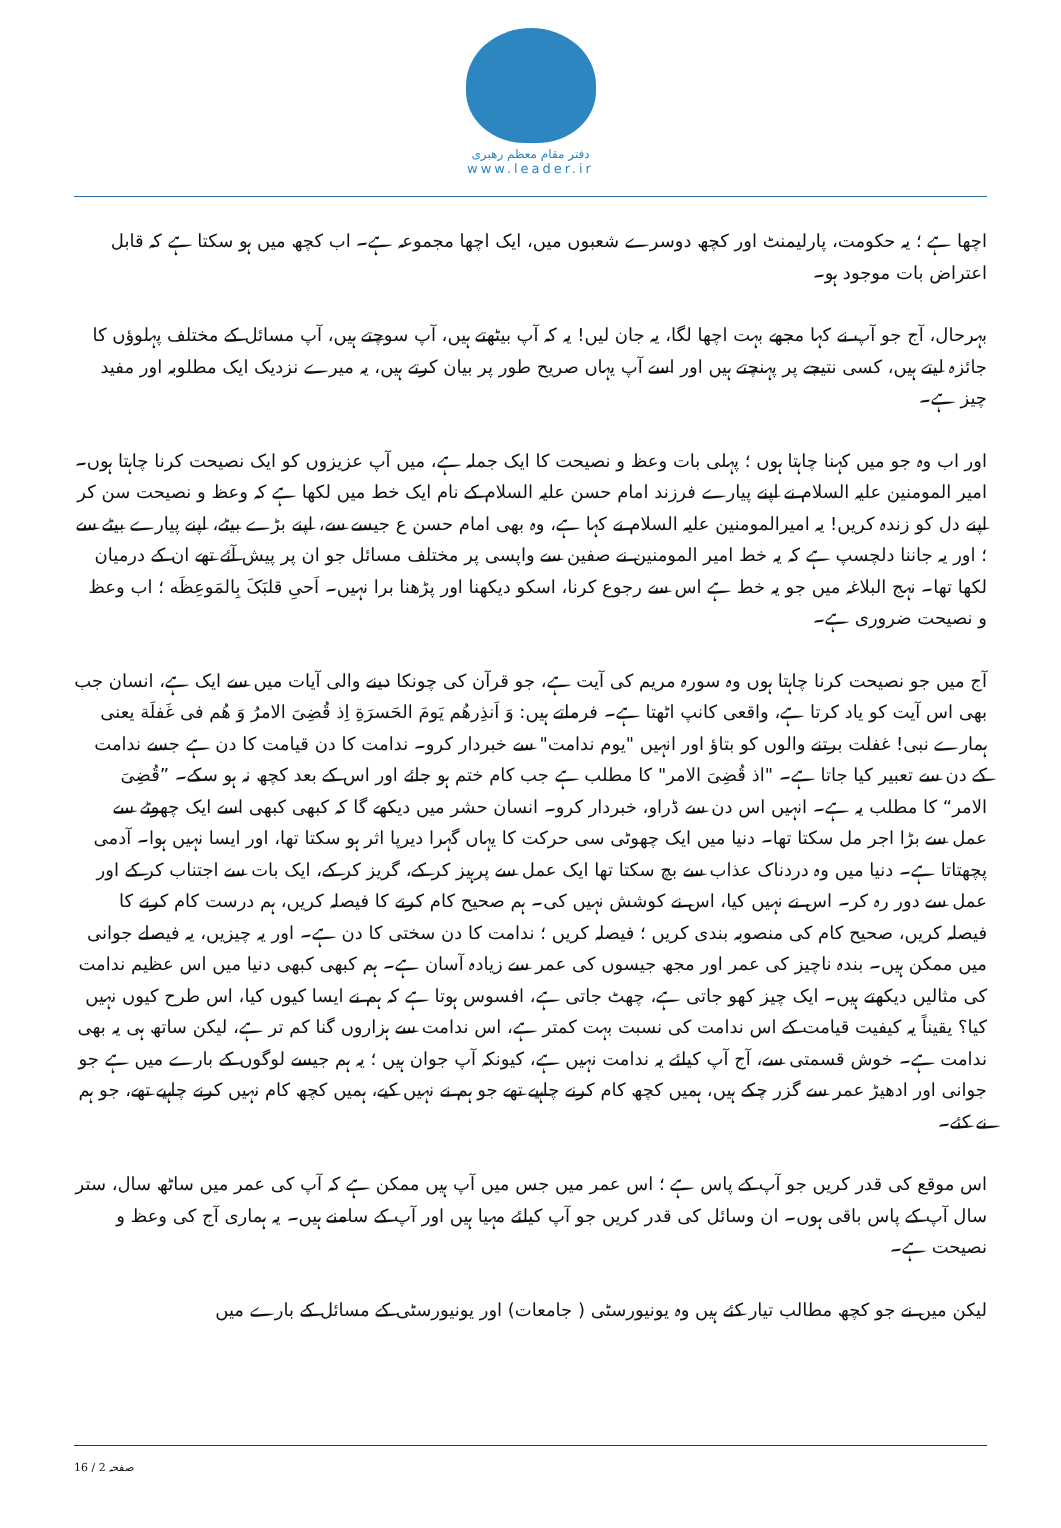دفتر مقام معظم رهبری
www.leader.ir
اچھا ہے ؛ یہ حکومت، پارلیمنٹ اور کچھ دوسرے شعبوں میں، ایک اچھا مجموعہ ہے۔ اب کچھ میں ہو سکتا ہے کہ قابل اعتراض بات موجود ہو۔
بہرحال، آج جو آپ نے کہا مجھے بہت اچھا لگا، یہ جان لیں! یہ کہ آپ بیٹھتے ہیں، آپ سوچتے ہیں، آپ مسائل کے مختلف پہلوؤں کا جائزہ لیتے ہیں، کسی نتیجے پر پہنچتے ہیں اور اسے آپ یہاں صریح طور پر بیان کرتے ہیں، یہ میرے نزدیک ایک مطلوبہ اور مفید چیز ہے۔
اور اب وہ جو میں کہنا چاہتا ہوں ؛ پہلی بات وعظ و نصیحت کا ایک جملہ ہے، میں آپ عزیزوں کو ایک نصیحت کرنا چاہتا ہوں۔ امیر المومنین علیہ السلام نے اپنے پیارے فرزند امام حسن علیہ السلام کے نام ایک خط میں لکھا ہے کہ وعظ و نصیحت سن کر اپنے دل کو زندہ کریں! یہ امیرالمومنین علیہ السلام نے کہا ہے، وہ بھی امام حسن ع جیسے سے، اپنے بڑے بیٹے، اپنے پیارے بیٹے سے ؛ اور یہ جاننا دلچسپ ہے کہ یہ خط امیر المومنین نے صفین سے واپسی پر مختلف مسائل جو ان پر پیش آئے تھے ان کے درمیان لکھا تھا۔ نہج البلاغہ میں جو یہ خط ہے اس سے رجوع کرنا، اسکو دیکھنا اور پڑھنا برا نہیں۔ اَحیِ قلبَکَ بِالمَوعِظَه ؛ اب وعظ و نصیحت ضروری ہے۔
آج میں جو نصیحت کرنا چاہتا ہوں وہ سورہ مریم کی آیت ہے، جو قرآن کی چونکا دینے والی آیات میں سے ایک ہے، انسان جب بھی اس آیت کو یاد کرتا ہے، واقعی کانپ اٹھتا ہے۔ فرماتے ہیں: وَ اَنذِرهُم یَومَ الحَسرَةِ اِذ قُضِیَ الامرُ وَ هُم فی غَفلَة یعنی ہمارے نبی! غفلت برتنے والوں کو بتاؤ اور انہیں "یوم ندامت" سے خبردار کرو۔ ندامت کا دن قیامت کا دن ہے جسے ندامت کے دن سے تعبیر کیا جاتا ہے۔ "اذ قُضِیَ الامر" کا مطلب ہے جب کام ختم ہو جائے اور اس کے بعد کچھ نہ ہو سکے۔ ”قُضِیَ الامر“ کا مطلب یہ ہے۔ انہیں اس دن سے ڈراو، خبردار کرو۔ انسان حشر میں دیکھے گا کہ کبھی کبھی اسے ایک چھوٹے سے عمل سے بڑا اجر مل سکتا تھا۔ دنیا میں ایک چھوٹی سی حرکت کا یہاں گہرا دیرپا اثر ہو سکتا تھا، اور ایسا نہیں ہوا۔ آدمی پچھتاتا ہے۔ دنیا میں وہ دردناک عذاب سے بچ سکتا تھا ایک عمل سے پرہیز کر کے، گریز کر کے، ایک بات سے اجتناب کر کے اور عمل سے دور رہ کر۔ اس نے نہیں کیا، اس نے کوشش نہیں کی۔ ہم صحیح کام کرنے کا فیصلہ کریں، ہم درست کام کرنے کا فیصلہ کریں، صحیح کام کی منصوبہ بندی کریں ؛ فیصلہ کریں ؛ ندامت کا دن سختی کا دن ہے۔ اور یہ چیزیں، یہ فیصلے جوانی میں ممکن ہیں۔ بندہ ناچیز کی عمر اور مجھ جیسوں کی عمر سے زیادہ آسان ہے۔ ہم کبھی کبھی دنیا میں اس عظیم ندامت کی مثالیں دیکھتے ہیں۔ ایک چیز کھو جاتی ہے، چھٹ جاتی ہے، افسوس ہوتا ہے کہ ہم نے ایسا کیوں کیا، اس طرح کیوں نہیں کیا؟ یقیناً یہ کیفیت قیامت کے اس ندامت کی نسبت بہت کمتر ہے، اس ندامت سے ہزاروں گنا کم تر ہے، لیکن ساتھ ہی یہ بھی ندامت ہے۔ خوش قسمتی سے، آج آپ کیلئے یہ ندامت نہیں ہے، کیونکہ آپ جوان ہیں ؛ یہ ہم جیسے لوگوں کے بارے میں ہے جو جوانی اور ادھیڑ عمر سے گزر چکے ہیں، ہمیں کچھ کام کرنے چاہیے تھے جو ہم نے نہیں کیے، ہمیں کچھ کام نہیں کرنے چاہیے تھے، جو ہم نے کئے۔
اس موقع کی قدر کریں جو آپ کے پاس ہے ؛ اس عمر میں جس میں آپ ہیں ممکن ہے کہ آپ کی عمر میں ساٹھ سال، ستر سال آپ کے پاس باقی ہوں۔ ان وسائل کی قدر کریں جو آپ کیلئے مہیا ہیں اور آپ کے سامنے ہیں۔ یہ ہماری آج کی وعظ و نصیحت ہے۔
لیکن میں نے جو کچھ مطالب تیار کئے ہیں وہ یونیورسٹی ( جامعات) اور یونیورسٹی کے مسائل کے بارے میں
صفحہ 2 / 16